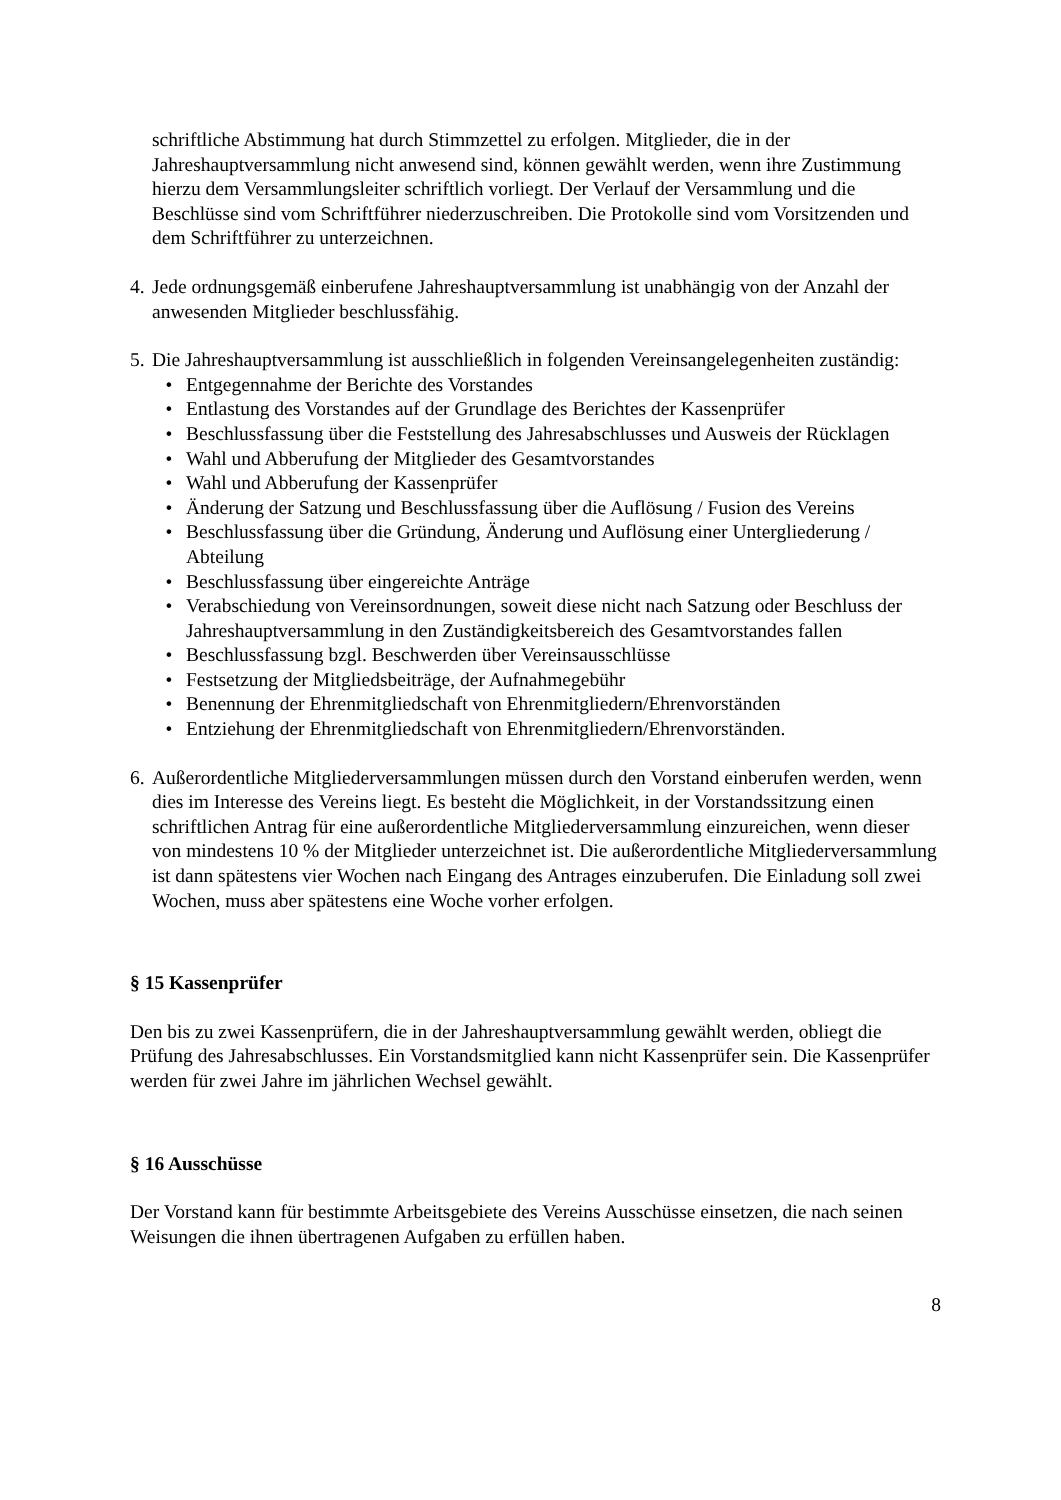schriftliche Abstimmung hat durch Stimmzettel zu erfolgen. Mitglieder, die in der Jahreshauptversammlung nicht anwesend sind, können gewählt werden, wenn ihre Zustimmung hierzu dem Versammlungsleiter schriftlich vorliegt. Der Verlauf der Versammlung und die Beschlüsse sind vom Schriftführer niederzuschreiben. Die Protokolle sind vom Vorsitzenden und dem Schriftführer zu unterzeichnen.
4.
Jede ordnungsgemäß einberufene Jahreshauptversammlung ist unabhängig von der Anzahl der anwesenden Mitglieder beschlussfähig.
5.
Die Jahreshauptversammlung ist ausschließlich in folgenden Vereinsangelegenheiten zuständig:
• Entgegennahme der Berichte des Vorstandes
• Entlastung des Vorstandes auf der Grundlage des Berichtes der Kassenprüfer
• Beschlussfassung über die Feststellung des Jahresabschlusses und Ausweis der Rücklagen
• Wahl und Abberufung der Mitglieder des Gesamtvorstandes
• Wahl und Abberufung der Kassenprüfer
• Änderung der Satzung und Beschlussfassung über die Auflösung / Fusion des Vereins
• Beschlussfassung über die Gründung, Änderung und Auflösung einer Untergliederung / Abteilung
• Beschlussfassung über eingereichte Anträge
• Verabschiedung von Vereinsordnungen, soweit diese nicht nach Satzung oder Beschluss der Jahreshauptversammlung in den Zuständigkeitsbereich des Gesamtvorstandes fallen
• Beschlussfassung bzgl. Beschwerden über Vereinsausschlüsse
• Festsetzung der Mitgliedsbeiträge, der Aufnahmegebühr
• Benennung der Ehrenmitgliedschaft von Ehrenmitgliedern/Ehrenvorständen
• Entziehung der Ehrenmitgliedschaft von Ehrenmitgliedern/Ehrenvorständen.
6.
Außerordentliche Mitgliederversammlungen müssen durch den Vorstand einberufen werden, wenn dies im Interesse des Vereins liegt. Es besteht die Möglichkeit, in der Vorstandssitzung einen schriftlichen Antrag für eine außerordentliche Mitgliederversammlung einzureichen, wenn dieser von mindestens 10 % der Mitglieder unterzeichnet ist. Die außerordentliche Mitgliederversammlung ist dann spätestens vier Wochen nach Eingang des Antrages einzuberufen. Die Einladung soll zwei Wochen, muss aber spätestens eine Woche vorher erfolgen.
§ 15 Kassenprüfer
Den bis zu zwei Kassenprüfern, die in der Jahreshauptversammlung gewählt werden, obliegt die Prüfung des Jahresabschlusses. Ein Vorstandsmitglied kann nicht Kassenprüfer sein. Die Kassenprüfer werden für zwei Jahre im jährlichen Wechsel gewählt.
§ 16 Ausschüsse
Der Vorstand kann für bestimmte Arbeitsgebiete des Vereins Ausschüsse einsetzen, die nach seinen Weisungen die ihnen übertragenen Aufgaben zu erfüllen haben.
8